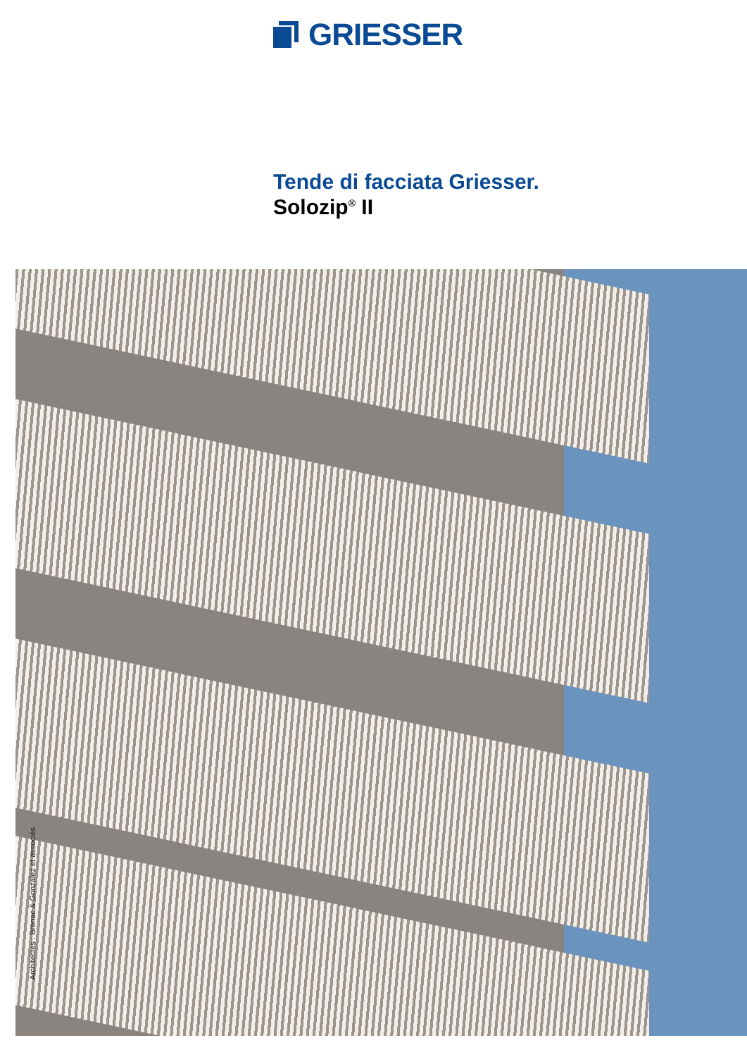GRIESSER
Tende di facciata Griesser.
Solozip<sup>®</sup> II
Architectes : Brenac & Gonzalez et associés